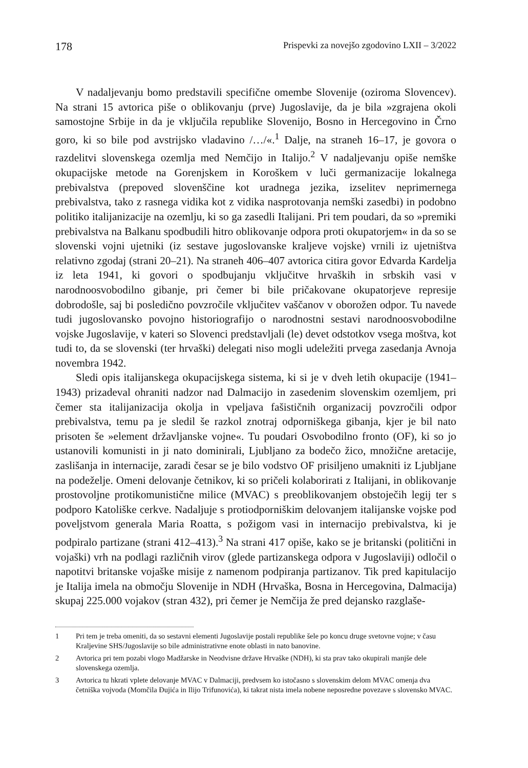178 Prispevki za novejšo zgodovino LXII – 3/2022
V nadaljevanju bomo predstavili specifične omembe Slovenije (oziroma Slovencev). Na strani 15 avtorica piše o oblikovanju (prve) Jugoslavije, da je bila »zgrajena okoli samostojne Srbije in da je vključila republike Slovenijo, Bosno in Hercegovino in Črno goro, ki so bile pod avstrijsko vladavino /…/«.<sup>1</sup> Dalje, na straneh 16–17, je govora o razdelitvi slovenskega ozemlja med Nemčijo in Italijo.<sup>2</sup> V nadaljevanju opiše nemške okupacijske metode na Gorenjskem in Koroškem v luči germanizacije lokalnega prebivalstva (prepoved slovenščine kot uradnega jezika, izselitev neprimernega prebivalstva, tako z rasnega vidika kot z vidika nasprotovanja nemški zasedbi) in podobno politiko italijanizacije na ozemlju, ki so ga zasedli Italijani. Pri tem poudari, da so »premiki prebivalstva na Balkanu spodbudili hitro oblikovanje odpora proti okupatorjem« in da so se slovenski vojni ujetniki (iz sestave jugoslovanske kraljeve vojske) vrnili iz ujetništva relativno zgodaj (strani 20–21). Na straneh 406–407 avtorica citira govor Edvarda Kardelja iz leta 1941, ki govori o spodbujanju vključitve hrvaških in srbskih vasi v narodnoosvobodilno gibanje, pri čemer bi bile pričakovane okupatorjeve represije dobrodošle, saj bi posledično povzročile vključitev vaščanov v oborožen odpor. Tu navede tudi jugoslovansko povojno historiografijo o narodnostni sestavi narodnoosvobodilne vojske Jugoslavije, v kateri so Slovenci predstavljali (le) devet odstotkov vsega moštva, kot tudi to, da se slovenski (ter hrvaški) delegati niso mogli udeležiti prvega zasedanja Avnoja novembra 1942.
Sledi opis italijanskega okupacijskega sistema, ki si je v dveh letih okupacije (1941–1943) prizadeval ohraniti nadzor nad Dalmacijo in zasedenim slovenskim ozemljem, pri čemer sta italijanizacija okolja in vpeljava fašističnih organizacij povzročili odpor prebivalstva, temu pa je sledil še razkol znotraj odporniškega gibanja, kjer je bil nato prisoten še »element državljanske vojne«. Tu poudari Osvobodilno fronto (OF), ki so jo ustanovili komunisti in ji nato dominirali, Ljubljano za bodečo žico, množične aretacije, zaslišanja in internacije, zaradi česar se je bilo vodstvo OF prisiljeno umakniti iz Ljubljane na podeželje. Omeni delovanje četnikov, ki so pričeli kolaborirati z Italijani, in oblikovanje prostovoljne protikomunistične milice (MVAC) s preoblikovanjem obstoječih legij ter s podporo Katoliške cerkve. Nadaljuje s protiodporniškim delovanjem italijanske vojske pod poveljstvom generala Maria Roatta, s požigom vasi in internacijo prebivalstva, ki je podpiralo partizane (strani 412–413).<sup>3</sup> Na strani 417 opiše, kako se je britanski (politični in vojaški) vrh na podlagi različnih virov (glede partizanskega odpora v Jugoslaviji) odločil o napotitvi britanske vojaške misije z namenom podpiranja partizanov. Tik pred kapitulacijo je Italija imela na območju Slovenije in NDH (Hrvaška, Bosna in Hercegovina, Dalmacija) skupaj 225.000 vojakov (stran 432), pri čemer je Nemčija že pred dejansko razglaše-
1 Pri tem je treba omeniti, da so sestavni elementi Jugoslavije postali republike šele po koncu druge svetovne vojne; v času Kraljevine SHS/Jugoslavije so bile administrativne enote oblasti in nato banovine.
2 Avtorica pri tem pozabi vlogo Madžarske in Neodvisne države Hrvaške (NDH), ki sta prav tako okupirali manjše dele slovenskega ozemlja.
3 Avtorica tu hkrati vplete delovanje MVAC v Dalmaciji, predvsem ko istočasno s slovenskim delom MVAC omenja dva četniška vojvoda (Momčila Đujića in Ilijo Trifunovića), ki takrat nista imela nobene neposredne povezave s slovensko MVAC.